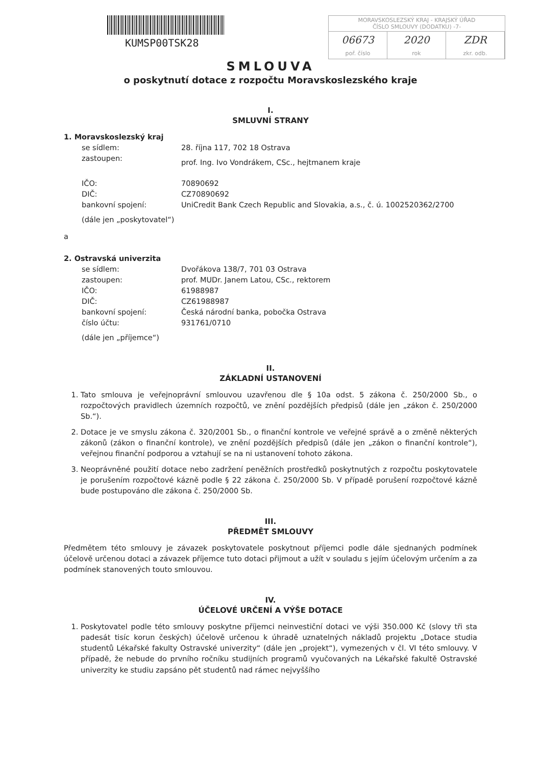KUMSP00TSK28
MORAVSKOSLEZSKÝ KRAJ - KRAJSKÝ ÚŘAD
ČÍSLO SMLOUVY (DODATKU) -7-
06673 2020 ZDR
poř. číslo rok zkr. odb.
SMLOUVA
o poskytnutí dotace z rozpočtu Moravskoslezského kraje
I.
SMLUVNÍ STRANY
1. Moravskoslezský kraj
se sídlem:
28. října 117, 702 18 Ostrava
zastoupen:
prof. Ing. Ivo Vondrákem, CSc., hejtmanem kraje
IČO:
70890692
DIČ:
CZ70890692
bankovní spojení:
UniCredit Bank Czech Republic and Slovakia, a.s., č. ú. 1002520362/2700
(dále jen „poskytovatel“)
a
2. Ostravská univerzita
se sídlem:
Dvořákova 138/7, 701 03 Ostrava
zastoupen:
prof. MUDr. Janem Latou, CSc., rektorem
IČO:
61988987
DIČ:
CZ61988987
bankovní spojení:
Česká národní banka, pobočka Ostrava
číslo účtu:
931761/0710
(dále jen „příjemce“)
II.
ZÁKLADNÍ USTANOVENÍ
1. Tato smlouva je veřejnoprávní smlouvou uzavřenou dle § 10a odst. 5 zákona č. 250/2000 Sb., o rozpočtových pravidlech územních rozpočtů, ve znění pozdějších předpisů (dále jen „zákon č. 250/2000 Sb.“).
2. Dotace je ve smyslu zákona č. 320/2001 Sb., o finanční kontrole ve veřejné správě a o změně některých zákonů (zákon o finanční kontrole), ve znění pozdějších předpisů (dále jen „zákon o finanční kontrole“), veřejnou finanční podporou a vztahují se na ni ustanovení tohoto zákona.
3. Neoprávněné použití dotace nebo zadržení peněžních prostředků poskytnutých z rozpočtu poskytovatele je porušením rozpočtové kázně podle § 22 zákona č. 250/2000 Sb. V případě porušení rozpočtové kázně bude postupováno dle zákona č. 250/2000 Sb.
III.
PŘEDMĚT SMLOUVY
Předmětem této smlouvy je závazek poskytovatele poskytnout příjemci podle dále sjednaných podmínek účelově určenou dotaci a závazek příjemce tuto dotaci přijmout a užít v souladu s jejím účelovým určením a za podmínek stanovených touto smlouvou.
IV.
ÚČELOVÉ URČENÍ A VÝŠE DOTACE
1. Poskytovatel podle této smlouvy poskytne příjemci neinvestiční dotaci ve výši 350.000 Kč (slovy tři sta padesát tisíc korun českých) účelově určenou k úhradě uznatelných nákladů projektu „Dotace studia studentů Lékařské fakulty Ostravské univerzity“ (dále jen „projekt“), vymezených v čl. VI této smlouvy. V případě, že nebude do prvního ročníku studijních programů vyučovaných na Lékařské fakultě Ostravské univerzity ke studiu zapsáno pět studentů nad rámec nejvyššího